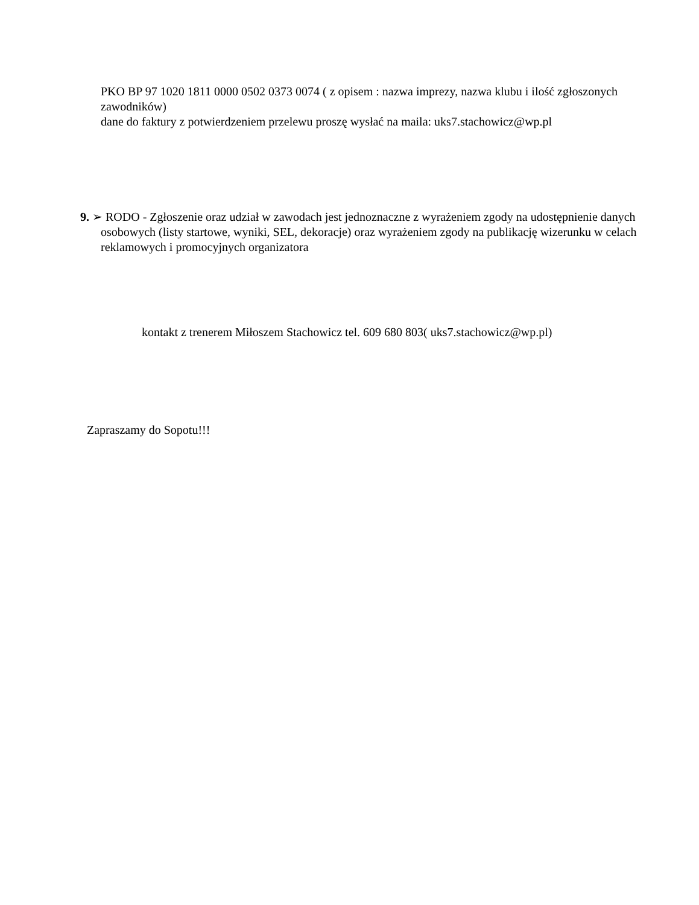PKO BP 97 1020 1811 0000 0502 0373 0074 ( z opisem : nazwa imprezy, nazwa klubu i ilość zgłoszonych zawodników)
dane do faktury z potwierdzeniem przelewu proszę wysłać na maila: uks7.stachowicz@wp.pl
9. ➢ RODO - Zgłoszenie oraz udział w zawodach jest jednoznaczne z wyrażeniem zgody na udostępnienie danych osobowych (listy startowe, wyniki, SEL, dekoracje) oraz wyrażeniem zgody na publikację wizerunku w celach reklamowych i promocyjnych organizatora
kontakt z trenerem Miłoszem Stachowicz tel. 609 680 803( uks7.stachowicz@wp.pl)
Zapraszamy do Sopotu!!!